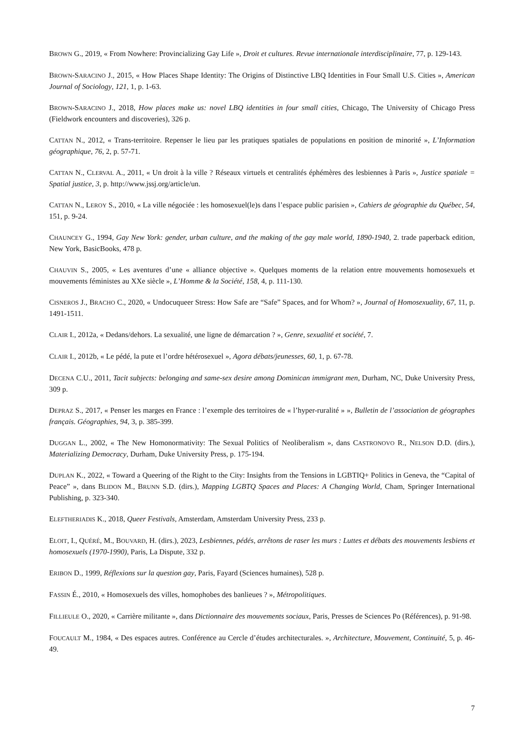BROWN G., 2019, « From Nowhere: Provincializing Gay Life », Droit et cultures. Revue internationale interdisciplinaire, 77, p. 129-143.
BROWN-SARACINO J., 2015, « How Places Shape Identity: The Origins of Distinctive LBQ Identities in Four Small U.S. Cities », American Journal of Sociology, 121, 1, p. 1-63.
BROWN-SARACINO J., 2018, How places make us: novel LBQ identities in four small cities, Chicago, The University of Chicago Press (Fieldwork encounters and discoveries), 326 p.
CATTAN N., 2012, « Trans-territoire. Repenser le lieu par les pratiques spatiales de populations en position de minorité », L’Information géographique, 76, 2, p. 57-71.
CATTAN N., CLERVAL A., 2011, « Un droit à la ville ? Réseaux virtuels et centralités éphémères des lesbiennes à Paris », Justice spatiale = Spatial justice, 3, p. http://www.jssj.org/article/un.
CATTAN N., LEROY S., 2010, « La ville négociée : les homosexuel(le)s dans l’espace public parisien », Cahiers de géographie du Québec, 54, 151, p. 9-24.
CHAUNCEY G., 1994, Gay New York: gender, urban culture, and the making of the gay male world, 1890-1940, 2. trade paperback edition, New York, BasicBooks, 478 p.
CHAUVIN S., 2005, « Les aventures d’une « alliance objective ». Quelques moments de la relation entre mouvements homosexuels et mouvements féministes au XXe siècle », L’Homme & la Société, 158, 4, p. 111-130.
CISNEROS J., BRACHO C., 2020, « Undocuqueer Stress: How Safe are “Safe” Spaces, and for Whom? », Journal of Homosexuality, 67, 11, p. 1491-1511.
CLAIR I., 2012a, « Dedans/dehors. La sexualité, une ligne de démarcation ? », Genre, sexualité et société, 7.
CLAIR I., 2012b, « Le pédé, la pute et l’ordre hétérosexuel », Agora débats/jeunesses, 60, 1, p. 67-78.
DECENA C.U., 2011, Tacit subjects: belonging and same-sex desire among Dominican immigrant men, Durham, NC, Duke University Press, 309 p.
DEPRAZ S., 2017, « Penser les marges en France : l’exemple des territoires de « l’hyper-ruralité » », Bulletin de l’association de géographes français. Géographies, 94, 3, p. 385-399.
DUGGAN L., 2002, « The New Homonormativity: The Sexual Politics of Neoliberalism », dans CASTRONOVO R., NELSON D.D. (dirs.), Materializing Democracy, Durham, Duke University Press, p. 175-194.
DUPLAN K., 2022, « Toward a Queering of the Right to the City: Insights from the Tensions in LGBTIQ+ Politics in Geneva, the “Capital of Peace” », dans BLIDON M., BRUNN S.D. (dirs.), Mapping LGBTQ Spaces and Places: A Changing World, Cham, Springer International Publishing, p. 323-340.
ELEFTHERIADIS K., 2018, Queer Festivals, Amsterdam, Amsterdam University Press, 233 p.
ELOIT, I., QUÉRÉ, M., BOUVARD, H. (dirs.), 2023, Lesbiennes, pédés, arrêtons de raser les murs : Luttes et débats des mouvements lesbiens et homosexuels (1970-1990), Paris, La Dispute, 332 p.
ERIBON D., 1999, Réflexions sur la question gay, Paris, Fayard (Sciences humaines), 528 p.
FASSIN É., 2010, « Homosexuels des villes, homophobes des banlieues ? », Métropolitiques.
FILLIEULE O., 2020, « Carrière militante », dans Dictionnaire des mouvements sociaux, Paris, Presses de Sciences Po (Références), p. 91-98.
FOUCAULT M., 1984, « Des espaces autres. Conférence au Cercle d’études architecturales. », Architecture, Mouvement, Continuité, 5, p. 46-49.
7